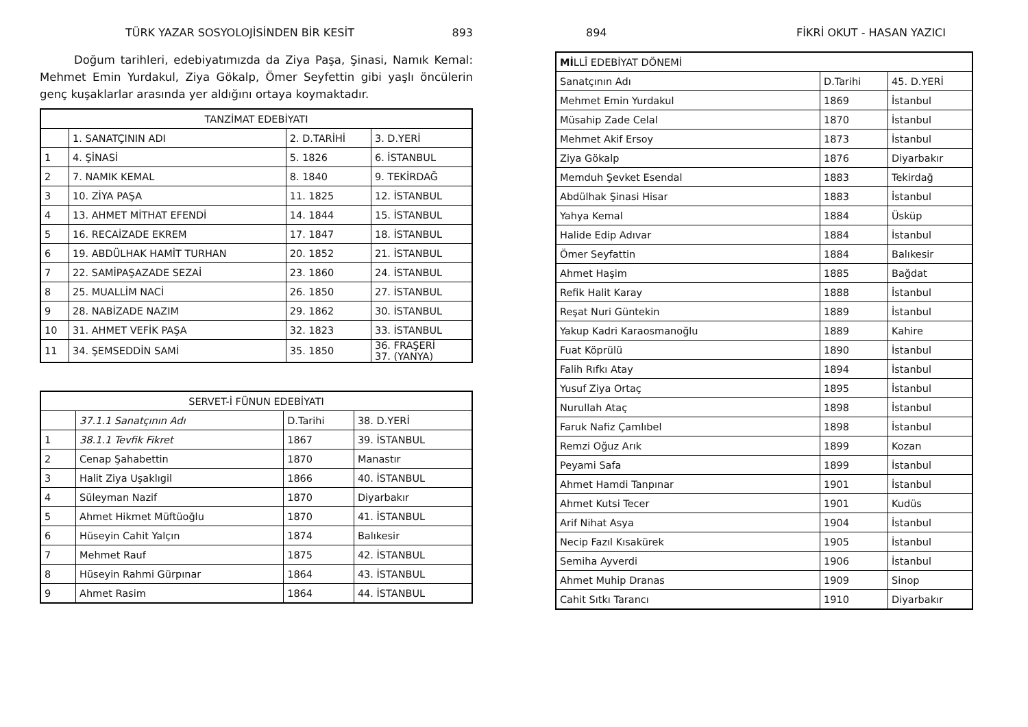TÜRK YAZAR SOSYOLOJİSİNDEN BİR KESİT 893
Doğum tarihleri, edebiyatımızda da Ziya Paşa, Şinasi, Namık Kemal: Mehmet Emin Yurdakul, Ziya Gökalp, Ömer Seyfettin gibi yaşlı öncülerin genç kuşaklarlar arasında yer aldığını ortaya koymaktadır.
| TANZİMAT EDEBİYATI | | | |
| --- | --- | --- | --- |
| | 1. SANATÇININ ADI | 2. D.TARİHİ | 3. D.YERİ |
| 1 | 4. ŞİNASİ | 5. 1826 | 6. İSTANBUL |
| 2 | 7. NAMIK KEMAL | 8. 1840 | 9. TEKİRDAĞ |
| 3 | 10. ZİYA PAŞA | 11. 1825 | 12. İSTANBUL |
| 4 | 13. AHMET MİTHAT EFENDİ | 14. 1844 | 15. İSTANBUL |
| 5 | 16. RECAİZADE EKREM | 17. 1847 | 18. İSTANBUL |
| 6 | 19. ABDÜLHAK HAMİT TURHAN | 20. 1852 | 21. İSTANBUL |
| 7 | 22. SAMİPAŞAZADE SEZAİ | 23. 1860 | 24. İSTANBUL |
| 8 | 25. MUALLİM NACİ | 26. 1850 | 27. İSTANBUL |
| 9 | 28. NABİZADE NAZIM | 29. 1862 | 30. İSTANBUL |
| 10 | 31. AHMET VEFİK PAŞA | 32. 1823 | 33. İSTANBUL |
| 11 | 34. ŞEMSEDDİN SAMİ | 35. 1850 | 36. FRAŞERİ 37. (YANYA) |
| SERVET-İ FÜNUN EDEBİYATI | | | |
| --- | --- | --- | --- |
| | 37.1.1 Sanatçının Adı | D.Tarihi | 38. D.YERİ |
| 1 | 38.1.1 Tevfik Fikret | 1867 | 39. İSTANBUL |
| 2 | Cenap Şahabettin | 1870 | Manastır |
| 3 | Halit Ziya Uşaklıgil | 1866 | 40. İSTANBUL |
| 4 | Süleyman Nazif | 1870 | Diyarbakır |
| 5 | Ahmet Hikmet Müftüoğlu | 1870 | 41. İSTANBUL |
| 6 | Hüseyin Cahit Yalçın | 1874 | Balıkesir |
| 7 | Mehmet Rauf | 1875 | 42. İSTANBUL |
| 8 | Hüseyin Rahmi Gürpınar | 1864 | 43. İSTANBUL |
| 9 | Ahmet Rasim | 1864 | 44. İSTANBUL |
894 FİKRİ OKUT - HASAN YAZICI
| Mİ LLÎ EDEBİYAT DÖNEMİ | | |
| --- | --- | --- |
| Sanatçının Adı | D.Tarihi | 45. D.YERİ |
| Mehmet Emin Yurdakul | 1869 | İstanbul |
| Müsahip Zade Celal | 1870 | İstanbul |
| Mehmet Akif Ersoy | 1873 | İstanbul |
| Ziya Gökalp | 1876 | Diyarbakır |
| Memduh Şevket Esendal | 1883 | Tekirdağ |
| Abdülhak Şinasi Hisar | 1883 | İstanbul |
| Yahya Kemal | 1884 | Üsküp |
| Halide Edip Adıvar | 1884 | İstanbul |
| Ömer Seyfattin | 1884 | Balıkesir |
| Ahmet Haşim | 1885 | Bağdat |
| Refik Halit Karay | 1888 | İstanbul |
| Reşat Nuri Güntekin | 1889 | İstanbul |
| Yakup Kadri Karaosmanoğlu | 1889 | Kahire |
| Fuat Köprülü | 1890 | İstanbul |
| Falih Rıfkı Atay | 1894 | İstanbul |
| Yusuf Ziya Ortaç | 1895 | İstanbul |
| Nurullah Ataç | 1898 | İstanbul |
| Faruk Nafiz Çamlıbel | 1898 | İstanbul |
| Remzi Oğuz Arık | 1899 | Kozan |
| Peyami Safa | 1899 | İstanbul |
| Ahmet Hamdi Tanpınar | 1901 | İstanbul |
| Ahmet Kutsi Tecer | 1901 | Kudüs |
| Arif Nihat Asya | 1904 | İstanbul |
| Necip Fazıl Kısakürek | 1905 | İstanbul |
| Semiha Ayverdi | 1906 | İstanbul |
| Ahmet Muhip Dranas | 1909 | Sinop |
| Cahit Sıtkı Tarancı | 1910 | Diyarbakır |